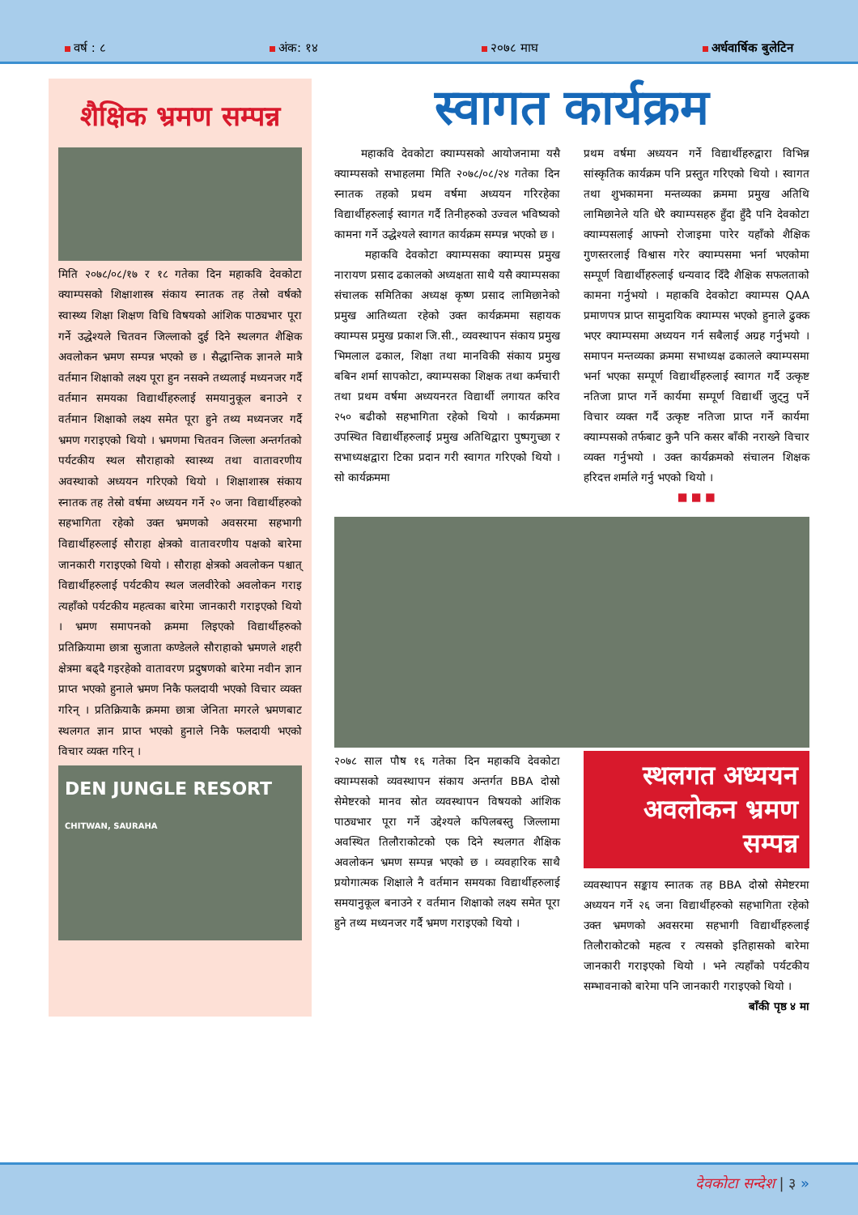वर्ष : ८ अंक: १४ २०७८ माघ अर्धवार्षिक बुलेटिन
शैक्षिक भ्रमण सम्पन्न
मिति २०७८/०८/१७ र १८ गतेका दिन महाकवि देवकोटा क्याम्पसको शिक्षाशास्त्र संकाय स्नातक तह तेस्रो वर्षको स्वास्थ्य शिक्षा शिक्षण विधि विषयको आंशिक पाठ्यभार पूरा गर्ने उद्धेश्यले चितवन जिल्लाको दुई दिने स्थलगत शैक्षिक अवलोकन भ्रमण सम्पन्न भएको छ । सैद्धान्तिक ज्ञानले मात्रै वर्तमान शिक्षाको लक्ष्य पूरा हुन नसक्ने तथ्यलाई मध्यनजर गर्दै वर्तमान समयका विद्यार्थीहरुलाई समयानुकूल बनाउने र वर्तमान शिक्षाको लक्ष्य समेत पूरा हुने तथ्य मध्यनजर गर्दै भ्रमण गराइएको थियो । भ्रमणमा चितवन जिल्ला अन्तर्गतको पर्यटकीय स्थल सौराहाको स्वास्थ्य तथा वातावरणीय अवस्थाको अध्ययन गरिएको थियो । शिक्षाशास्त्र संकाय स्नातक तह तेस्रो वर्षमा अध्ययन गर्ने २० जना विद्यार्थीहरुको सहभागिता रहेको उक्त भ्रमणको अवसरमा सहभागी विद्यार्थीहरुलाई सौराहा क्षेत्रको वातावरणीय पक्षको बारेमा जानकारी गराइएको थियो । सौराहा क्षेत्रको अवलोकन पश्चात् विद्यार्थीहरुलाई पर्यटकीय स्थल जलवीरेको अवलोकन गराइ त्यहाँको पर्यटकीय महत्वका बारेमा जानकारी गराइएको थियो । भ्रमण समापनको क्रममा लिइएको विद्यार्थीहरुको प्रतिक्रियामा छात्रा सुजाता कण्डेलले सौराहाको भ्रमणले शहरी क्षेत्रमा बढ्दै गइरहेको वातावरण प्रदुषणको बारेमा नवीन ज्ञान प्राप्त भएको हुनाले भ्रमण निकै फलदायी भएको विचार व्यक्त गरिन् । प्रतिक्रियाकै क्रममा छात्रा जेनिता मगरले भ्रमणबाट स्थलगत ज्ञान प्राप्त भएको हुनाले निकै फलदायी भएको विचार व्यक्त गरिन् ।
DEN JUNGLE RESORT
CHITWAN, SAURAHA
स्वागत कार्यक्रम
महाकवि देवकोटा क्याम्पसको आयोजनामा यसै क्याम्पसको सभाहलमा मिति २०७८/०८/२४ गतेका दिन स्नातक तहको प्रथम वर्षमा अध्ययन गरिरहेका विद्यार्थीहरुलाई स्वागत गर्दै तिनीहरुको उज्वल भविष्यको कामना गर्ने उद्धेश्यले स्वागत कार्यक्रम सम्पन्न भएको छ ।
महाकवि देवकोटा क्याम्पसका क्याम्पस प्रमुख नारायण प्रसाद ढकालको अध्यक्षता साथै यसै क्याम्पसका संचालक समितिका अध्यक्ष कृष्ण प्रसाद लामिछानेको प्रमुख आतिथ्यता रहेको उक्त कार्यक्रममा सहायक क्याम्पस प्रमुख प्रकाश जि.सी., व्यवस्थापन संकाय प्रमुख भिमलाल ढकाल, शिक्षा तथा मानविकी संकाय प्रमुख बबिन शर्मा सापकोटा, क्याम्पसका शिक्षक तथा कर्मचारी तथा प्रथम वर्षमा अध्ययनरत विद्यार्थी लगायत करिव २५० बढीको सहभागिता रहेको थियो । कार्यक्रममा उपस्थित विद्यार्थीहरुलाई प्रमुख अतिथिद्वारा पुष्पगुच्छा र सभाध्यक्षद्वारा टिका प्रदान गरी स्वागत गरिएको थियो । सो कार्यक्रममा
प्रथम वर्षमा अध्ययन गर्ने विद्यार्थीहरुद्वारा विभिन्न सांस्कृतिक कार्यक्रम पनि प्रस्तुत गरिएको थियो । स्वागत तथा शुभकामना मन्तव्यका क्रममा प्रमुख अतिथि लामिछानेले यति धेरै क्याम्पसहरु हुँदा हुँदै पनि देवकोटा क्याम्पसलाई आफ्नो रोजाइमा पारेर यहाँको शैक्षिक गुणस्तरलाई विश्वास गरेर क्याम्पसमा भर्ना भएकोमा सम्पूर्ण विद्यार्थीहरुलाई धन्यवाद दिँदै शैक्षिक सफलताको कामना गर्नुभयो । महाकवि देवकोटा क्याम्पस QAA प्रमाणपत्र प्राप्त सामुदायिक क्याम्पस भएको हुनाले ढुक्क भएर क्याम्पसमा अध्ययन गर्न सबैलाई अग्रह गर्नुभयो । समापन मन्तव्यका क्रममा सभाध्यक्ष ढकालले क्याम्पसमा भर्ना भएका सम्पूर्ण विद्यार्थीहरुलाई स्वागत गर्दै उत्कृष्ट नतिजा प्राप्त गर्ने कार्यमा सम्पूर्ण विद्यार्थी जुट्नु पर्ने विचार व्यक्त गर्दै उत्कृष्ट नतिजा प्राप्त गर्ने कार्यमा क्याम्पसको तर्फबाट कुनै पनि कसर बाँकी नराख्ने विचार व्यक्त गर्नुभयो । उक्त कार्यक्रमको संचालन शिक्षक हरिदत्त शर्माले गर्नु भएको थियो ।
■ ■ ■
२०७८ साल पौष १६ गतेका दिन महाकवि देवकोटा क्याम्पसको व्यवस्थापन संकाय अन्तर्गत BBA दोस्रो सेमेष्टरको मानव स्रोत व्यवस्थापन विषयको आंशिक पाठ्यभार पूरा गर्ने उद्देश्यले कपिलबस्तु जिल्लामा अवस्थित तिलौराकोटको एक दिने स्थलगत शैक्षिक अवलोकन भ्रमण सम्पन्न भएको छ । व्यवहारिक साथै प्रयोगात्मक शिक्षाले नै वर्तमान समयका विद्यार्थीहरुलाई समयानुकूल बनाउने र वर्तमान शिक्षाको लक्ष्य समेत पूरा हुने तथ्य मध्यनजर गर्दै भ्रमण गराइएको थियो ।
स्थलगत अध्ययन अवलोकन भ्रमण सम्पन्न
व्यवस्थापन सङ्काय स्नातक तह BBA दोस्रो सेमेष्टरमा अध्ययन गर्ने २६ जना विद्यार्थीहरुको सहभागिता रहेको उक्त भ्रमणको अवसरमा सहभागी विद्यार्थीहरुलाई तिलौराकोटको महत्व र त्यसको इतिहासको बारेमा जानकारी गराइएको थियो । भने त्यहाँको पर्यटकीय सम्भावनाको बारेमा पनि जानकारी गराइएको थियो ।
बाँकी पृष्ठ ४ मा
देवकोटा सन्देश | ३ »